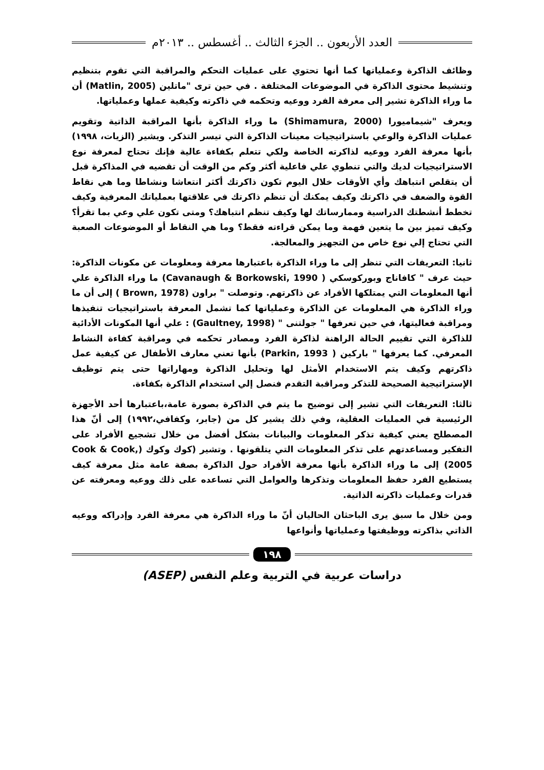العدد الأربعون .. الجزء الثالث .. أغسطس .. ٢٠١٣م
وظائف الذاكرة وعملياتها كما أنها تحتوي على عمليات التحكم والمراقبة التي تقوم بتنظيم وتنشيط محتوى الذاكرة في الموضوعات المختلفة . في حين ترى "ماتلين (Matlin, 2005) أن ما وراء الذاكرة تشير إلى معرفة الفرد ووعيه وتحكمه في ذاكرته وكيفية عملها وعملياتها.
ويعرف "شيماميورا (Shimamura, 2000) ما وراء الذاكرة بأنها المراقبة الذاتية وتقويم عمليات الذاكرة والوعي باستراتيجيات معينات الذاكرة التي تيسر التذكر. ويشير (الزيات، ١٩٩٨) بأنها معرفة الفرد ووعيه لذاكرته الخاصة ولكي تتعلم بكفاءة عالية فإنك تحتاج لمعرفة نوع الاستراتيجيات لديك والتي تنطوي علي فاعلية أكثر وكم من الوقت أن تقضيه في المذاكرة قبل أن يتقلص انتباهك وأي الأوقات خلال اليوم تكون ذاكرتك أكثر انتعاشا ونشاطا وما هي نقاط القوة والضعف في ذاكرتك وكيف يمكنك أن تنظم ذاكرتك في علاقتها بعملياتك المعرفية وكيف تخطط أنشطتك الدراسية وممارساتك لها وكيف تنظم انتباهك؟ ومتى تكون علي وعي بما تقرأ؟ وكيف تميز بين ما يتعين فهمة وما يمكن قراءته فقط؟ وما هي النقاط أو الموضوعات الصعبة التي تحتاج إلي نوع خاص من التجهيز والمعالجة.
ثانيا: التعريفات التي تنظر إلى ما وراء الذاكرة باعتبارها معرفة ومعلومات عن مكونات الذاكرة: حيث عرف " كافاناج وبوركوسكي ( Cavanaugh & Borkowski, 1990) ما وراء الذاكرة علي أنها المعلومات التي يمتلكها الأفراد عن ذاكرتهم. وتوصلت " براون (Brown, 1978 ) إلى أن ما وراء الذاكرة هي المعلومات عن الذاكرة وعملياتها كما تشمل المعرفة باستراتيجيات تنفيذها ومراقبة فعاليتها، في حين تعرفها " جولتنى " (Gaultney, 1998) : علي أنها المكونات الأدائية للذاكرة التي تقييم الحالة الراهنة لذاكرة الفرد ومصادر تحكمه في ومراقبة كفاءة النشاط المعرفي. كما يعرفها " باركين ( Parkin, 1993) بأنها تعني معارف الأطفال عن كيفية عمل ذاكرتهم وكيف يتم الاستخدام الأمثل لها وتحليل الذاكرة ومهاراتها حتى يتم توظيف الإستراتيجية الصحيحة للتذكر ومراقبة التقدم فنصل إلي استخدام الذاكرة بكفاءة.
ثالثا: التعريفات التي تشير إلى توضيح ما يتم في الذاكرة بصورة عامة،باعتبارها أحد الأجهزة الرئيسية في العمليات العقلية، وفي ذلك يشير كل من (جابر، وكفافي،١٩٩٢) إلى أنّ هذا المصطلح يعني كيفية تذكر المعلومات والبيانات بشكل أفضل من خلال تشجيع الأفراد على التفكير ومساعدتهم على تذكر المعلومات التي يتلقونها . وتشير (كوك وكوك (Cook & Cook, 2005) إلى ما وراء الذاكرة بأنها معرفة الأفراد حول الذاكرة بصفة عامة مثل معرفة كيف يستطيع الفرد حفظ المعلومات وتذكرها والعوامل التي تساعده على ذلك ووعيه ومعرفته عن قدرات وعمليات ذاكرته الذاتية.
ومن خلال ما سبق يرى الباحثان الحاليان أنّ ما وراء الذاكرة هي معرفة الفرد وإدراكه ووعيه الذاتي بذاكرته ووظيفتها وعملياتها وأنواعها
١٩٨
دراسات عربية في التربية وعلم النفس (ASEP)